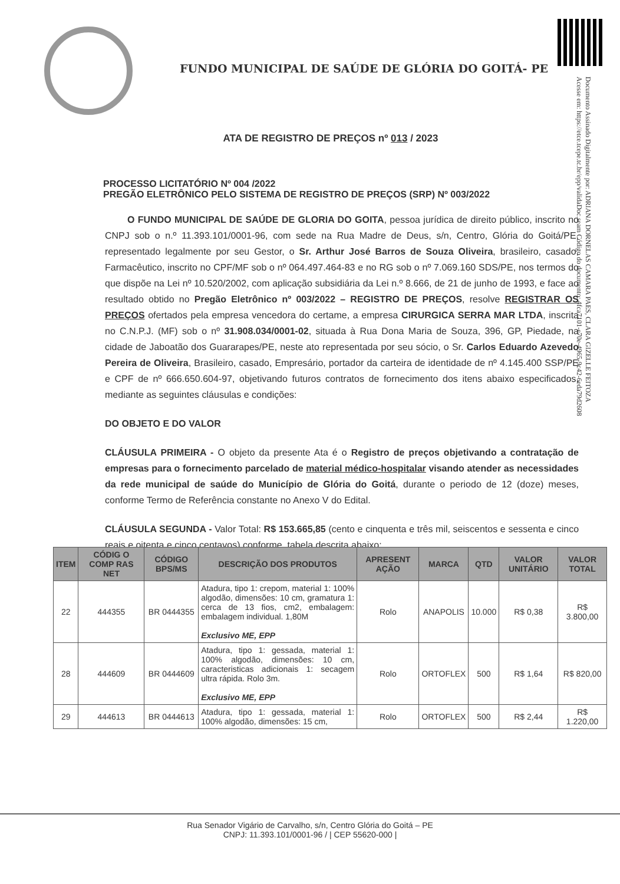Documento Assinado Digitalmente por: ADRIANA DORNELAS CAMARA PAES, CLARA GIZELLE FEITOZA
Acesse em: https://etce.tcepe.tc.br/epp/validaDoc.seam Código do documento: 4fca7101-e70e-4965-9c42-6eda79d2608
FUNDO MUNICIPAL DE SAÚDE DE GLÓRIA DO GOITÁ- PE
ATA DE REGISTRO DE PREÇOS nº 013 / 2023
PROCESSO LICITATÓRIO Nº 004 /2022
PREGÃO ELETRÔNICO PELO SISTEMA DE REGISTRO DE PREÇOS (SRP) Nº 003/2022
O FUNDO MUNICIPAL DE SAÚDE DE GLORIA DO GOITA, pessoa jurídica de direito público, inscrito no CNPJ sob o n.º 11.393.101/0001-96, com sede na Rua Madre de Deus, s/n, Centro, Glória do Goitá/PE, representado legalmente por seu Gestor, o Sr. Arthur José Barros de Souza Oliveira, brasileiro, casado, Farmacêutico, inscrito no CPF/MF sob o nº 064.497.464-83 e no RG sob o nº 7.069.160 SDS/PE, nos termos do que dispõe na Lei nº 10.520/2002, com aplicação subsidiária da Lei n.º 8.666, de 21 de junho de 1993, e face ao resultado obtido no Pregão Eletrônico nº 003/2022 – REGISTRO DE PREÇOS, resolve REGISTRAR OS PREÇOS ofertados pela empresa vencedora do certame, a empresa CIRURGICA SERRA MAR LTDA, inscrita no C.N.P.J. (MF) sob o nº 31.908.034/0001-02, situada à Rua Dona Maria de Souza, 396, GP, Piedade, na cidade de Jaboatão dos Guararapes/PE, neste ato representada por seu sócio, o Sr. Carlos Eduardo Azevedo Pereira de Oliveira, Brasileiro, casado, Empresário, portador da carteira de identidade de nº 4.145.400 SSP/PE e CPF de nº 666.650.604-97, objetivando futuros contratos de fornecimento dos itens abaixo especificados, mediante as seguintes cláusulas e condições:
DO OBJETO E DO VALOR
CLÁUSULA PRIMEIRA - O objeto da presente Ata é o Registro de preços objetivando a contratação de empresas para o fornecimento parcelado de material médico-hospitalar visando atender as necessidades da rede municipal de saúde do Município de Glória do Goitá, durante o periodo de 12 (doze) meses, conforme Termo de Referência constante no Anexo V do Edital.
CLÁUSULA SEGUNDA - Valor Total: R$ 153.665,85 (cento e cinquenta e três mil, seiscentos e sessenta e cinco reais e oitenta e cinco centavos) conforme, tabela descrita abaixo:
| ITEM | CÓDIG O COMP RAS NET | CÓDIGO BPS/MS | DESCRIÇÃO DOS PRODUTOS | APRESENT AÇÃO | MARCA | QTD | VALOR UNITÁRIO | VALOR TOTAL |
| --- | --- | --- | --- | --- | --- | --- | --- | --- |
| 22 | 444355 | BR 0444355 | Atadura, tipo 1: crepom, material 1: 100% algodão, dimensões: 10 cm, gramatura 1: cerca de 13 fios, cm2, embalagem: embalagem individual. 1,80M Exclusivo ME, EPP | Rolo | ANAPOLIS | 10.000 | R$ 0,38 | R$ 3.800,00 |
| 28 | 444609 | BR 0444609 | Atadura, tipo 1: gessada, material 1: 100% algodão, dimensões: 10 cm, caracteristicas adicionais 1: secagem ultra rápida. Rolo 3m. Exclusivo ME, EPP | Rolo | ORTOFLEX | 500 | R$ 1,64 | R$ 820,00 |
| 29 | 444613 | BR 0444613 | Atadura, tipo 1: gessada, material 1: 100% algodão, dimensões: 15 cm, | Rolo | ORTOFLEX | 500 | R$ 2,44 | R$ 1.220,00 |
Rua Senador Vigário de Carvalho, s/n, Centro Glória do Goitá – PE
CNPJ: 11.393.101/0001-96 / | CEP 55620-000 |